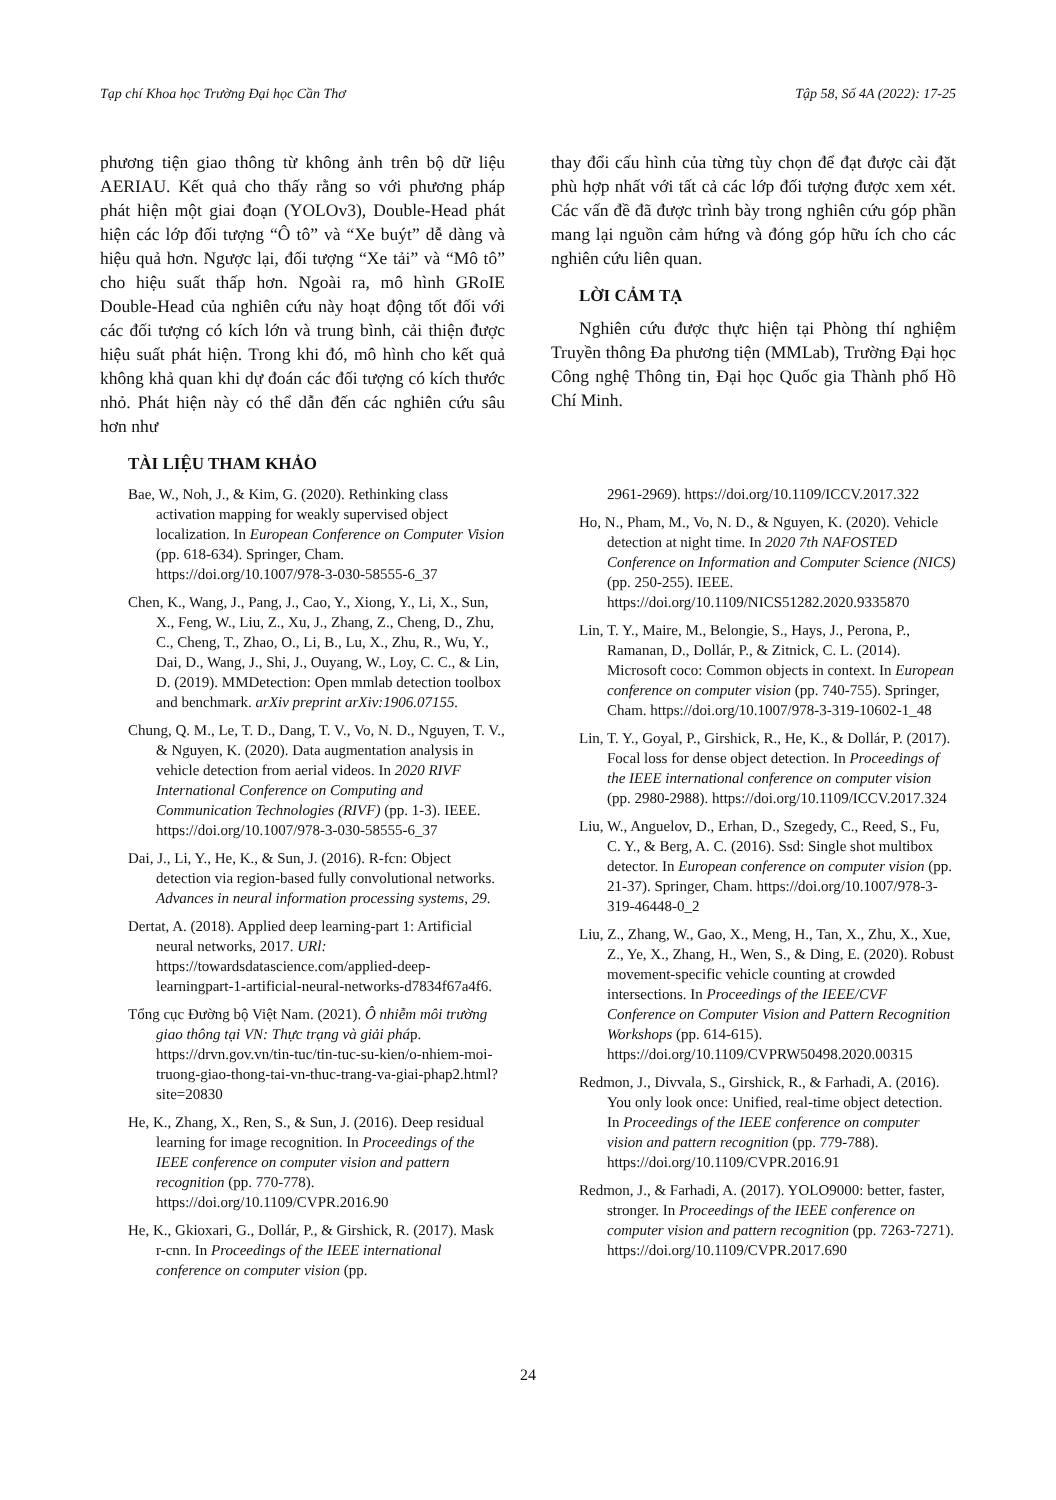Tạp chí Khoa học Trường Đại học Cần Thơ Tập 58, Số 4A (2022): 17-25
phương tiện giao thông từ không ảnh trên bộ dữ liệu AERIAU. Kết quả cho thấy rằng so với phương pháp phát hiện một giai đoạn (YOLOv3), Double-Head phát hiện các lớp đối tượng “Ô tô” và “Xe buýt” dễ dàng và hiệu quả hơn. Ngược lại, đối tượng “Xe tải” và “Mô tô” cho hiệu suất thấp hơn. Ngoài ra, mô hình GRoIE Double-Head của nghiên cứu này hoạt động tốt đối với các đối tượng có kích lớn và trung bình, cải thiện được hiệu suất phát hiện. Trong khi đó, mô hình cho kết quả không khả quan khi dự đoán các đối tượng có kích thước nhỏ. Phát hiện này có thể dẫn đến các nghiên cứu sâu hơn như
TÀI LIỆU THAM KHẢO
thay đổi cấu hình của từng tùy chọn để đạt được cài đặt phù hợp nhất với tất cả các lớp đối tượng được xem xét. Các vấn đề đã được trình bày trong nghiên cứu góp phần mang lại nguồn cảm hứng và đóng góp hữu ích cho các nghiên cứu liên quan.
LỜI CẢM TẠ
Nghiên cứu được thực hiện tại Phòng thí nghiệm Truyền thông Đa phương tiện (MMLab), Trường Đại học Công nghệ Thông tin, Đại học Quốc gia Thành phố Hồ Chí Minh.
Bae, W., Noh, J., & Kim, G. (2020). Rethinking class activation mapping for weakly supervised object localization. In European Conference on Computer Vision (pp. 618-634). Springer, Cham. https://doi.org/10.1007/978-3-030-58555-6_37
Chen, K., Wang, J., Pang, J., Cao, Y., Xiong, Y., Li, X., Sun, X., Feng, W., Liu, Z., Xu, J., Zhang, Z., Cheng, D., Zhu, C., Cheng, T., Zhao, O., Li, B., Lu, X., Zhu, R., Wu, Y., Dai, D., Wang, J., Shi, J., Ouyang, W., Loy, C. C., & Lin, D. (2019). MMDetection: Open mmlab detection toolbox and benchmark. arXiv preprint arXiv:1906.07155.
Chung, Q. M., Le, T. D., Dang, T. V., Vo, N. D., Nguyen, T. V., & Nguyen, K. (2020). Data augmentation analysis in vehicle detection from aerial videos. In 2020 RIVF International Conference on Computing and Communication Technologies (RIVF) (pp. 1-3). IEEE. https://doi.org/10.1007/978-3-030-58555-6_37
Dai, J., Li, Y., He, K., & Sun, J. (2016). R-fcn: Object detection via region-based fully convolutional networks. Advances in neural information processing systems, 29.
Dertat, A. (2018). Applied deep learning-part 1: Artificial neural networks, 2017. URl: https://towardsdatascience.com/applied-deep-learningpart-1-artificial-neural-networks-d7834f67a4f6.
Tổng cục Đường bộ Việt Nam. (2021). Ô nhiễm môi trường giao thông tại VN: Thực trạng và giải pháp. https://drvn.gov.vn/tin-tuc/tin-tuc-su-kien/o-nhiem-moi-truong-giao-thong-tai-vn-thuc-trang-va-giai-phap2.html?site=20830
He, K., Zhang, X., Ren, S., & Sun, J. (2016). Deep residual learning for image recognition. In Proceedings of the IEEE conference on computer vision and pattern recognition (pp. 770-778). https://doi.org/10.1109/CVPR.2016.90
He, K., Gkioxari, G., Dollár, P., & Girshick, R. (2017). Mask r-cnn. In Proceedings of the IEEE international conference on computer vision (pp.
2961-2969). https://doi.org/10.1109/ICCV.2017.322
Ho, N., Pham, M., Vo, N. D., & Nguyen, K. (2020). Vehicle detection at night time. In 2020 7th NAFOSTED Conference on Information and Computer Science (NICS) (pp. 250-255). IEEE. https://doi.org/10.1109/NICS51282.2020.9335870
Lin, T. Y., Maire, M., Belongie, S., Hays, J., Perona, P., Ramanan, D., Dollár, P., & Zitnick, C. L. (2014). Microsoft coco: Common objects in context. In European conference on computer vision (pp. 740-755). Springer, Cham. https://doi.org/10.1007/978-3-319-10602-1_48
Lin, T. Y., Goyal, P., Girshick, R., He, K., & Dollár, P. (2017). Focal loss for dense object detection. In Proceedings of the IEEE international conference on computer vision (pp. 2980-2988). https://doi.org/10.1109/ICCV.2017.324
Liu, W., Anguelov, D., Erhan, D., Szegedy, C., Reed, S., Fu, C. Y., & Berg, A. C. (2016). Ssd: Single shot multibox detector. In European conference on computer vision (pp. 21-37). Springer, Cham. https://doi.org/10.1007/978-3-319-46448-0_2
Liu, Z., Zhang, W., Gao, X., Meng, H., Tan, X., Zhu, X., Xue, Z., Ye, X., Zhang, H., Wen, S., & Ding, E. (2020). Robust movement-specific vehicle counting at crowded intersections. In Proceedings of the IEEE/CVF Conference on Computer Vision and Pattern Recognition Workshops (pp. 614-615). https://doi.org/10.1109/CVPRW50498.2020.00315
Redmon, J., Divvala, S., Girshick, R., & Farhadi, A. (2016). You only look once: Unified, real-time object detection. In Proceedings of the IEEE conference on computer vision and pattern recognition (pp. 779-788). https://doi.org/10.1109/CVPR.2016.91
Redmon, J., & Farhadi, A. (2017). YOLO9000: better, faster, stronger. In Proceedings of the IEEE conference on computer vision and pattern recognition (pp. 7263-7271). https://doi.org/10.1109/CVPR.2017.690
24